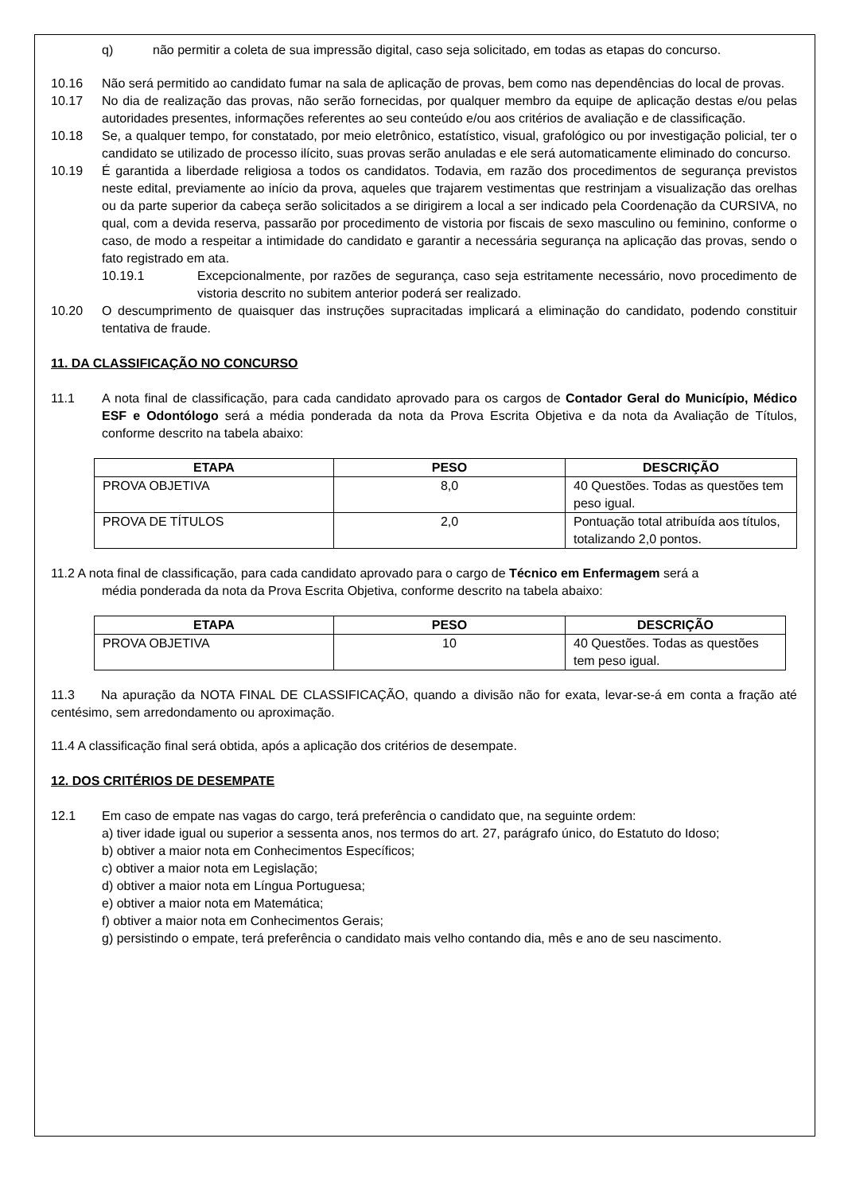q) não permitir a coleta de sua impressão digital, caso seja solicitado, em todas as etapas do concurso.
10.16 Não será permitido ao candidato fumar na sala de aplicação de provas, bem como nas dependências do local de provas.
10.17 No dia de realização das provas, não serão fornecidas, por qualquer membro da equipe de aplicação destas e/ou pelas autoridades presentes, informações referentes ao seu conteúdo e/ou aos critérios de avaliação e de classificação.
10.18 Se, a qualquer tempo, for constatado, por meio eletrônico, estatístico, visual, grafológico ou por investigação policial, ter o candidato se utilizado de processo ilícito, suas provas serão anuladas e ele será automaticamente eliminado do concurso.
10.19 É garantida a liberdade religiosa a todos os candidatos. Todavia, em razão dos procedimentos de segurança previstos neste edital, previamente ao início da prova, aqueles que trajarem vestimentas que restrinjam a visualização das orelhas ou da parte superior da cabeça serão solicitados a se dirigirem a local a ser indicado pela Coordenação da CURSIVA, no qual, com a devida reserva, passarão por procedimento de vistoria por fiscais de sexo masculino ou feminino, conforme o caso, de modo a respeitar a intimidade do candidato e garantir a necessária segurança na aplicação das provas, sendo o fato registrado em ata.
10.19.1 Excepcionalmente, por razões de segurança, caso seja estritamente necessário, novo procedimento de vistoria descrito no subitem anterior poderá ser realizado.
10.20 O descumprimento de quaisquer das instruções supracitadas implicará a eliminação do candidato, podendo constituir tentativa de fraude.
11. DA CLASSIFICAÇÃO NO CONCURSO
11.1 A nota final de classificação, para cada candidato aprovado para os cargos de Contador Geral do Município, Médico ESF e Odontólogo será a média ponderada da nota da Prova Escrita Objetiva e da nota da Avaliação de Títulos, conforme descrito na tabela abaixo:
| ETAPA | PESO | DESCRIÇÃO |
| --- | --- | --- |
| PROVA OBJETIVA | 8,0 | 40 Questões. Todas as questões tem peso igual. |
| PROVA DE TÍTULOS | 2,0 | Pontuação total atribuída aos títulos, totalizando 2,0 pontos. |
11.2 A nota final de classificação, para cada candidato aprovado para o cargo de Técnico em Enfermagem será a
média ponderada da nota da Prova Escrita Objetiva, conforme descrito na tabela abaixo:
| ETAPA | PESO | DESCRIÇÃO |
| --- | --- | --- |
| PROVA OBJETIVA | 10 | 40 Questões. Todas as questões tem peso igual. |
11.3 Na apuração da NOTA FINAL DE CLASSIFICAÇÃO, quando a divisão não for exata, levar-se-á em conta a fração até centésimo, sem arredondamento ou aproximação.
11.4 A classificação final será obtida, após a aplicação dos critérios de desempate.
12. DOS CRITÉRIOS DE DESEMPATE
12.1 Em caso de empate nas vagas do cargo, terá preferência o candidato que, na seguinte ordem:
a) tiver idade igual ou superior a sessenta anos, nos termos do art. 27, parágrafo único, do Estatuto do Idoso;
b) obtiver a maior nota em Conhecimentos Específicos;
c) obtiver a maior nota em Legislação;
d) obtiver a maior nota em Língua Portuguesa;
e) obtiver a maior nota em Matemática;
f) obtiver a maior nota em Conhecimentos Gerais;
g) persistindo o empate, terá preferência o candidato mais velho contando dia, mês e ano de seu nascimento.